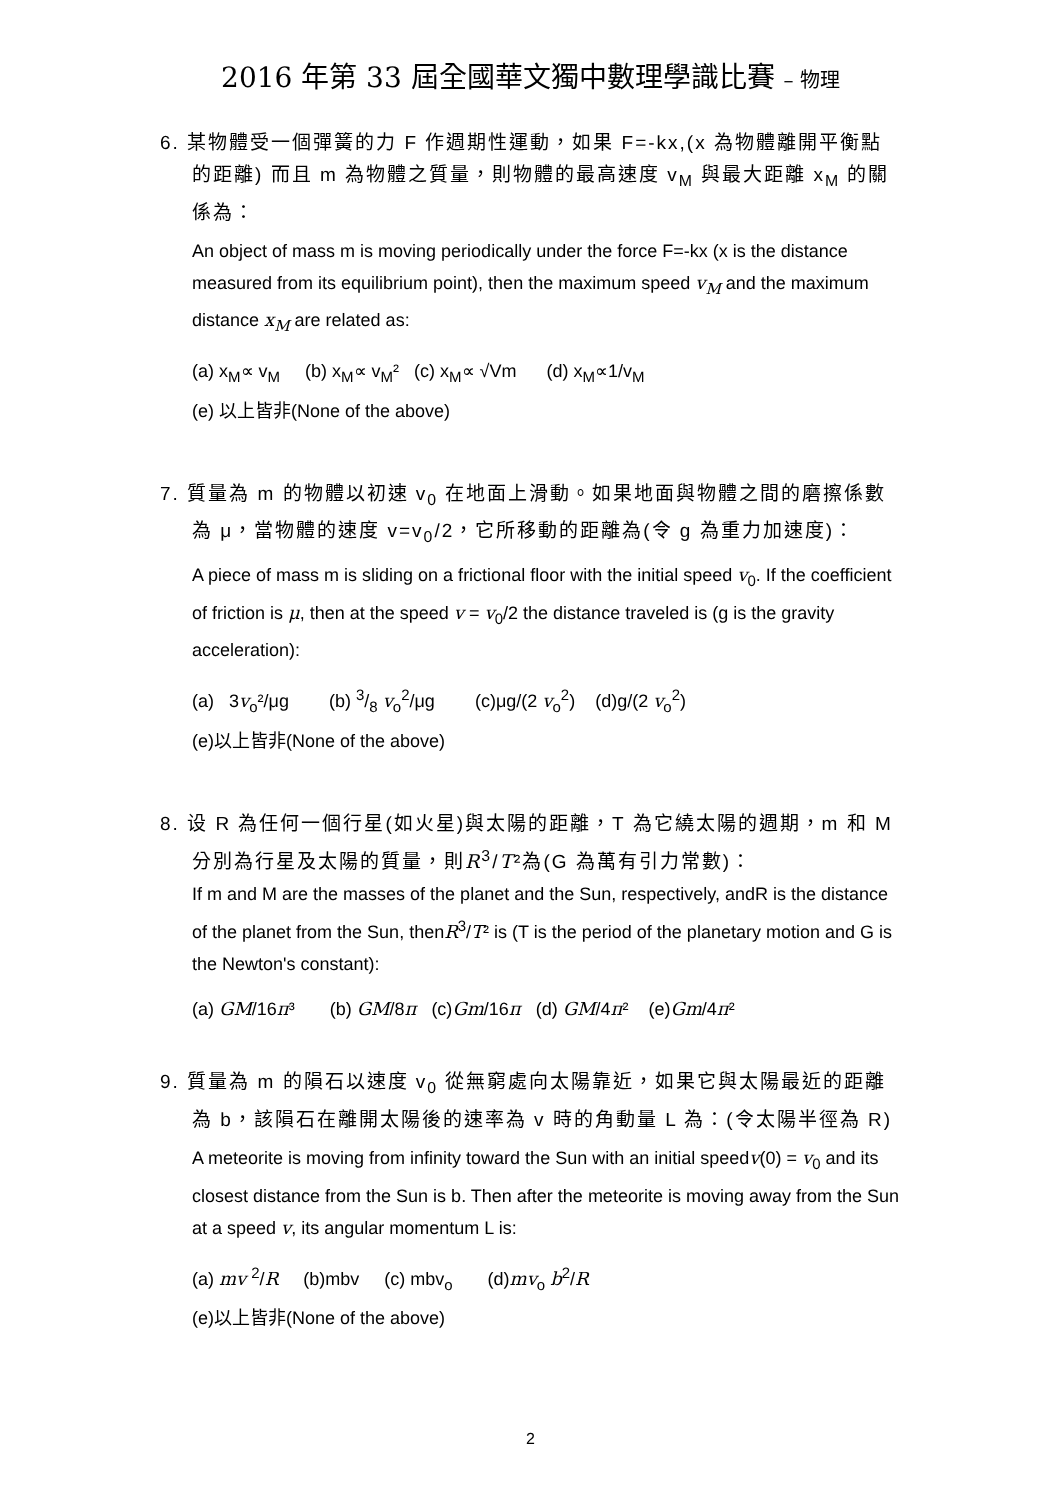2016 年第 33 屆全國華文獨中數理學識比賽 – 物理
6. 某物體受一個彈簧的力 F 作週期性運動，如果 F=-kx,(x 為物體離開平衡點的距離) 而且 m 為物體之質量，則物體的最高速度 v<sub>M</sub> 與最大距離 x<sub>M</sub> 的關係為：
An object of mass m is moving periodically under the force F=-kx (x is the distance measured from its equilibrium point), then the maximum speed v<sub>M</sub> and the maximum distance x<sub>M</sub> are related as:
(a) x<sub>M</sub>∝ v<sub>M</sub> (b) x<sub>M</sub>∝ v<sub>M</sub>² (c) x<sub>M</sub>∝ √Vm (d) x<sub>M</sub>∝1/v<sub>M</sub>
(e) 以上皆非(None of the above)
7. 質量為 m 的物體以初速 v<sub>0</sub> 在地面上滑動。如果地面與物體之間的磨擦係數為 μ，當物體的速度 v=v<sub>0</sub>/2，它所移動的距離為(令 g 為重力加速度)：
A piece of mass m is sliding on a frictional floor with the initial speed v<sub>0</sub>. If the coefficient of friction is μ, then at the speed v = v<sub>0</sub>/2 the distance traveled is (g is the gravity acceleration):
(a) 3v<sub>o</sub>²/μg (b) 3/8 v<sub>o</sub><sup>2</sup>/μg (c)μg/(2 v<sub>o</sub><sup>2</sup>) (d)g/(2 v<sub>o</sub><sup>2</sup>)
(e)以上皆非(None of the above)
8. 设 R 為任何一個行星(如火星)與太陽的距離，T 為它繞太陽的週期，m 和 M 分別為行星及太陽的質量，則R<sup>3</sup>/T²為(G 為萬有引力常數)：
If m and M are the masses of the planet and the Sun, respectively, andR is the distance of the planet from the Sun, thenR<sup>3</sup>/T² is (T is the period of the planetary motion and G is the Newton's constant):
(a) GM/16π³ (b) GM/8π (c)Gm/16π (d) GM/4π² (e)Gm/4π²
9. 質量為 m 的隕石以速度 v<sub>0</sub> 從無窮處向太陽靠近，如果它與太陽最近的距離為 b，該隕石在離開太陽後的速率為 v 時的角動量 L 為：(令太陽半徑為 R)
A meteorite is moving from infinity toward the Sun with an initial speedv(0) = v<sub>0</sub> and its closest distance from the Sun is b. Then after the meteorite is moving away from the Sun at a speed v, its angular momentum L is:
(a) mv <sup>2</sup>/R (b)mbv (c) mbv<sub>o</sub> (d)mv<sub>o</sub> b<sup>2</sup>/R
(e)以上皆非(None of the above)
2